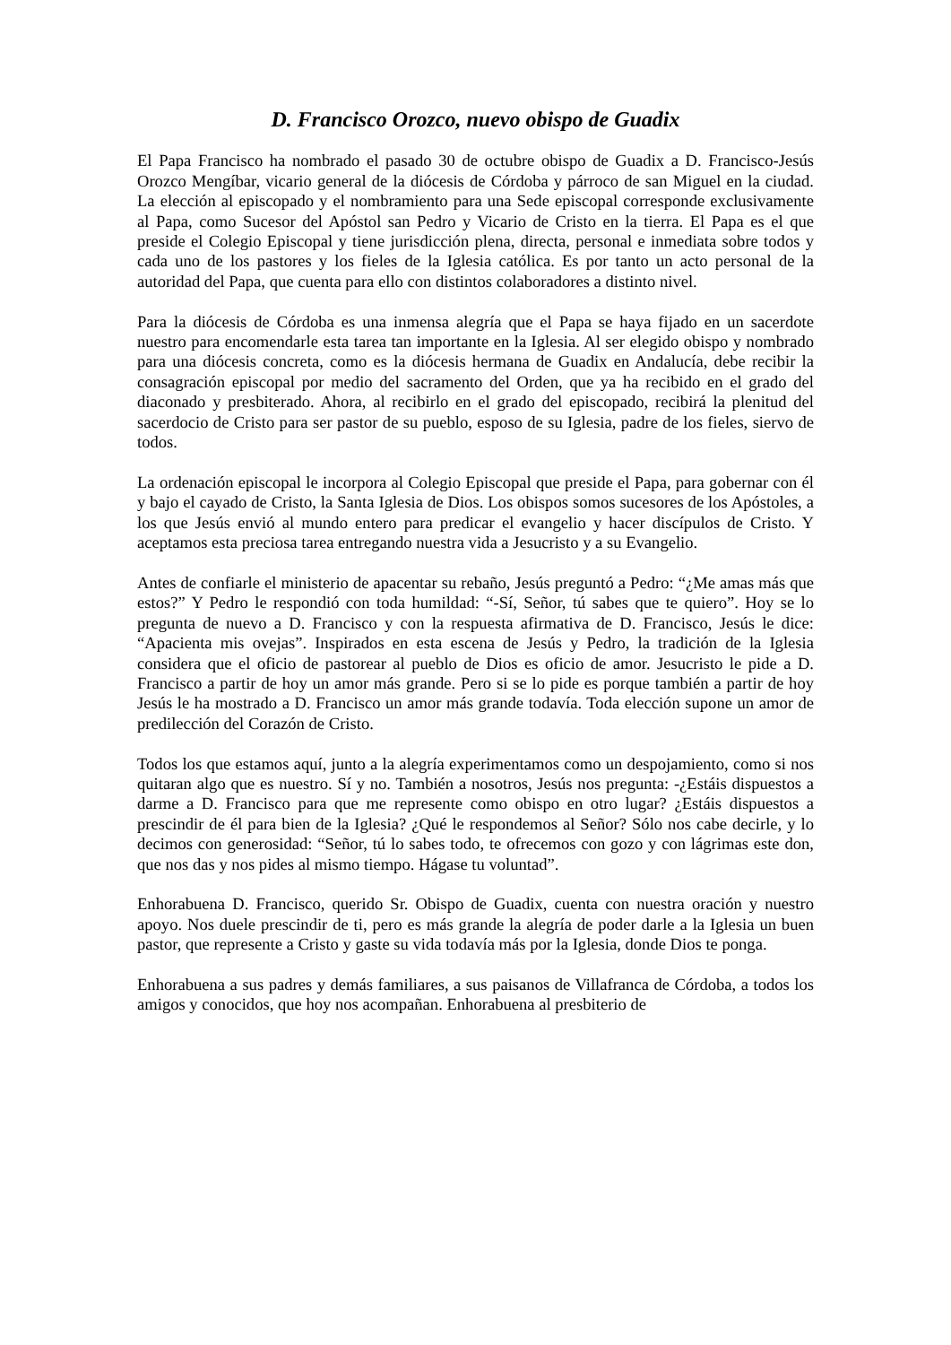D. Francisco Orozco, nuevo obispo de Guadix
El Papa Francisco ha nombrado el pasado 30 de octubre obispo de Guadix a D. Francisco-Jesús Orozco Mengíbar, vicario general de la diócesis de Córdoba y párroco de san Miguel en la ciudad. La elección al episcopado y el nombramiento para una Sede episcopal corresponde exclusivamente al Papa, como Sucesor del Apóstol san Pedro y Vicario de Cristo en la tierra. El Papa es el que preside el Colegio Episcopal y tiene jurisdicción plena, directa, personal e inmediata sobre todos y cada uno de los pastores y los fieles de la Iglesia católica. Es por tanto un acto personal de la autoridad del Papa, que cuenta para ello con distintos colaboradores a distinto nivel.
Para la diócesis de Córdoba es una inmensa alegría que el Papa se haya fijado en un sacerdote nuestro para encomendarle esta tarea tan importante en la Iglesia. Al ser elegido obispo y nombrado para una diócesis concreta, como es la diócesis hermana de Guadix en Andalucía, debe recibir la consagración episcopal por medio del sacramento del Orden, que ya ha recibido en el grado del diaconado y presbiterado. Ahora, al recibirlo en el grado del episcopado, recibirá la plenitud del sacerdocio de Cristo para ser pastor de su pueblo, esposo de su Iglesia, padre de los fieles, siervo de todos.
La ordenación episcopal le incorpora al Colegio Episcopal que preside el Papa, para gobernar con él y bajo el cayado de Cristo, la Santa Iglesia de Dios. Los obispos somos sucesores de los Apóstoles, a los que Jesús envió al mundo entero para predicar el evangelio y hacer discípulos de Cristo. Y aceptamos esta preciosa tarea entregando nuestra vida a Jesucristo y a su Evangelio.
Antes de confiarle el ministerio de apacentar su rebaño, Jesús preguntó a Pedro: “¿Me amas más que estos?” Y Pedro le respondió con toda humildad: “-Sí, Señor, tú sabes que te quiero”. Hoy se lo pregunta de nuevo a D. Francisco y con la respuesta afirmativa de D. Francisco, Jesús le dice: “Apacienta mis ovejas”. Inspirados en esta escena de Jesús y Pedro, la tradición de la Iglesia considera que el oficio de pastorear al pueblo de Dios es oficio de amor. Jesucristo le pide a D. Francisco a partir de hoy un amor más grande. Pero si se lo pide es porque también a partir de hoy Jesús le ha mostrado a D. Francisco un amor más grande todavía. Toda elección supone un amor de predilección del Corazón de Cristo.
Todos los que estamos aquí, junto a la alegría experimentamos como un despojamiento, como si nos quitaran algo que es nuestro. Sí y no. También a nosotros, Jesús nos pregunta: -¿Estáis dispuestos a darme a D. Francisco para que me represente como obispo en otro lugar? ¿Estáis dispuestos a prescindir de él para bien de la Iglesia? ¿Qué le respondemos al Señor? Sólo nos cabe decirle, y lo decimos con generosidad: “Señor, tú lo sabes todo, te ofrecemos con gozo y con lágrimas este don, que nos das y nos pides al mismo tiempo. Hágase tu voluntad”.
Enhorabuena D. Francisco, querido Sr. Obispo de Guadix, cuenta con nuestra oración y nuestro apoyo. Nos duele prescindir de ti, pero es más grande la alegría de poder darle a la Iglesia un buen pastor, que represente a Cristo y gaste su vida todavía más por la Iglesia, donde Dios te ponga.
Enhorabuena a sus padres y demás familiares, a sus paisanos de Villafranca de Córdoba, a todos los amigos y conocidos, que hoy nos acompañan. Enhorabuena al presbiterio de